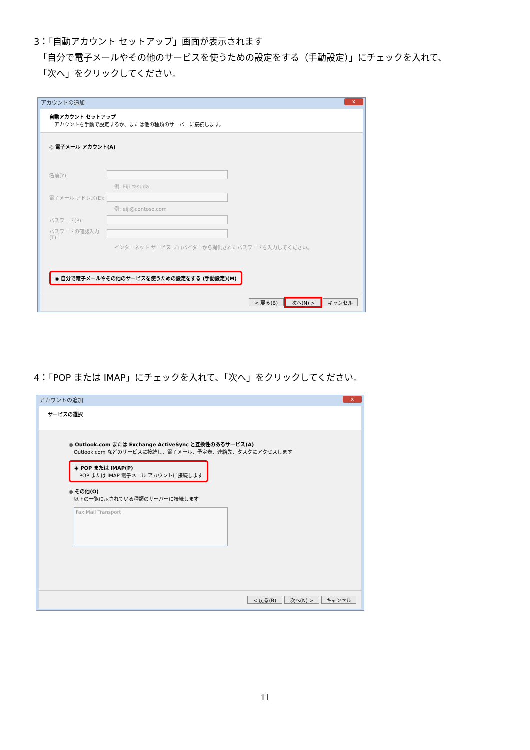3：「自動アカウント セットアップ」画面が表示されます
　「自分で電子メールやその他のサービスを使うための設定をする（手動設定）」にチェックを入れて、
　「次へ」をクリックしてください。
アカウントの追加 x
自動アカウント セットアップ
　アカウントを手動で設定するか、または他の種類のサーバーに接続します。
◎ 電子メール アカウント(A)
名前(Y):
例: Eiji Yasuda
電子メール アドレス(E):
例: eiji@contoso.com
パスワード(P):
パスワードの確認入力(T):
インターネット サービス プロバイダーから提供されたパスワードを入力してください。
◉ 自分で電子メールやその他のサービスを使うための設定をする (手動設定)(M)
< 戻る(B) 次へ(N) > キャンセル
4：「POP または IMAP」にチェックを入れて、「次へ」をクリックしてください。
アカウントの追加 x
サービスの選択
◎ Outlook.com または Exchange ActiveSync と互換性のあるサービス(A)
　Outlook.com などのサービスに接続し、電子メール、予定表、連絡先、タスクにアクセスします
◉ POP または IMAP(P)
　POP または IMAP 電子メール アカウントに接続します
◎ その他(O)
　以下の一覧に示されている種類のサーバーに接続します
Fax Mail Transport
< 戻る(B) 次へ(N) > キャンセル
11